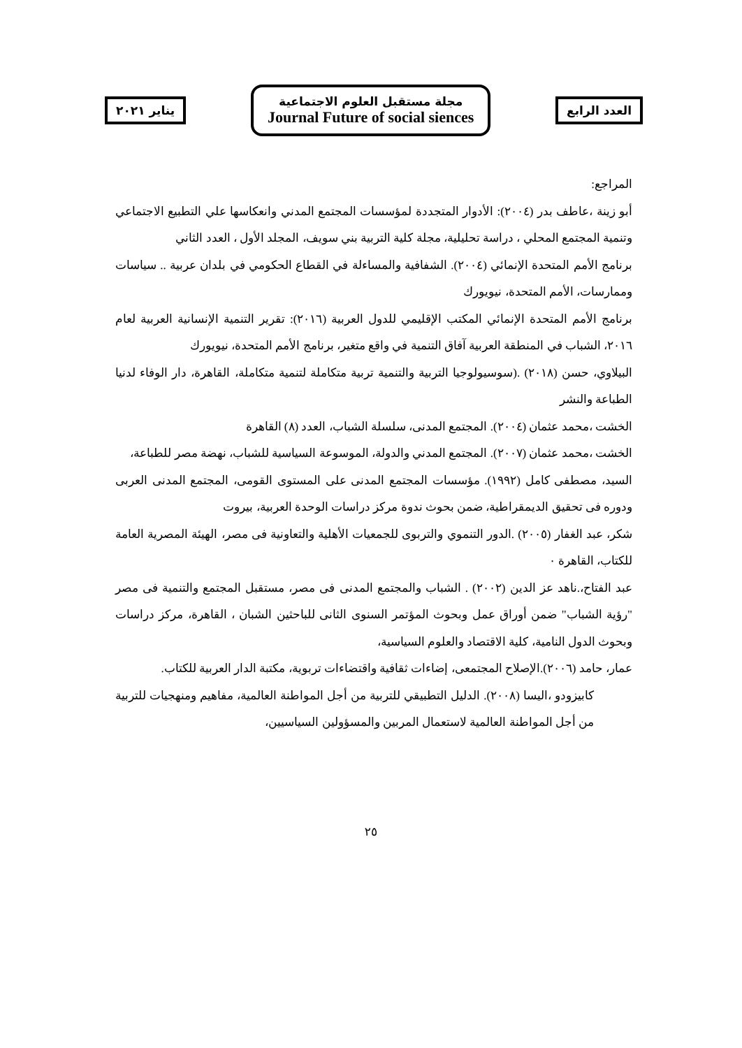العدد الرابع
مجلة مستقبل العلوم الاجتماعية
Journal Future of social siences
يناير ٢٠٢١
المراجع:
أبو زينة ،عاطف بدر (٢٠٠٤): الأدوار المتجددة لمؤسسات المجتمع المدني وانعكاسها علي التطبيع الاجتماعي وتنمية المجتمع المحلي ، دراسة تحليلية، مجلة كلية التربية بني سويف، المجلد الأول ، العدد الثاني
برنامج الأمم المتحدة الإنمائي (٢٠٠٤). الشفافية والمساءلة في القطاع الحكومي في بلدان عربية .. سياسات وممارسات، الأمم المتحدة، نيويورك
برنامج الأمم المتحدة الإنمائي المكتب الإقليمي للدول العربية (٢٠١٦): تقرير التنمية الإنسانية العربية لعام ٢٠١٦، الشباب في المنطقة العربية آفاق التنمية في واقع متغير، برنامج الأمم المتحدة، نيويورك
البيلاوي، حسن (٢٠١٨) .(سوسيولوجيا التربية والتنمية تربية متكاملة لتنمية متكاملة، القاهرة، دار الوفاء لدنيا الطباعة والنشر
الخشت ،محمد عثمان (٢٠٠٤). المجتمع المدنى، سلسلة الشباب، العدد (٨) القاهرة
الخشت ،محمد عثمان (٢٠٠٧). المجتمع المدني والدولة، الموسوعة السياسية للشباب، نهضة مصر للطباعة،
السيد، مصطفى كامل (١٩٩٢). مؤسسات المجتمع المدنى على المستوى القومى، المجتمع المدنى العربى ودوره فى تحقيق الديمقراطية، ضمن بحوث ندوة مركز دراسات الوحدة العربية، بيروت
شكر، عبد الغفار (٢٠٠٥) .الدور التنموي والتربوى للجمعيات الأهلية والتعاونية فى مصر، الهيئة المصرية العامة للكتاب، القاهرة ٠
عبد الفتاح،.ناهد عز الدين (٢٠٠٢) . الشباب والمجتمع المدنى فى مصر، مستقبل المجتمع والتنمية فى مصر "رؤية الشباب" ضمن أوراق عمل وبحوث المؤتمر السنوى الثانى للباحثين الشبان ، القاهرة، مركز دراسات وبحوث الدول النامية، كلية الاقتصاد والعلوم السياسية،
عمار، حامد (٢٠٠٦).الإصلاح المجتمعى، إضاءات ثقافية واقتضاءات تربوية، مكتبة الدار العربية للكتاب.
كابيزودو ،اليسا (٢٠٠٨). الدليل التطبيقي للتربية من أجل المواطنة العالمية، مفاهيم ومنهجيات للتربية من أجل المواطنة العالمية لاستعمال المربين والمسؤولين السياسيين،
٢٥